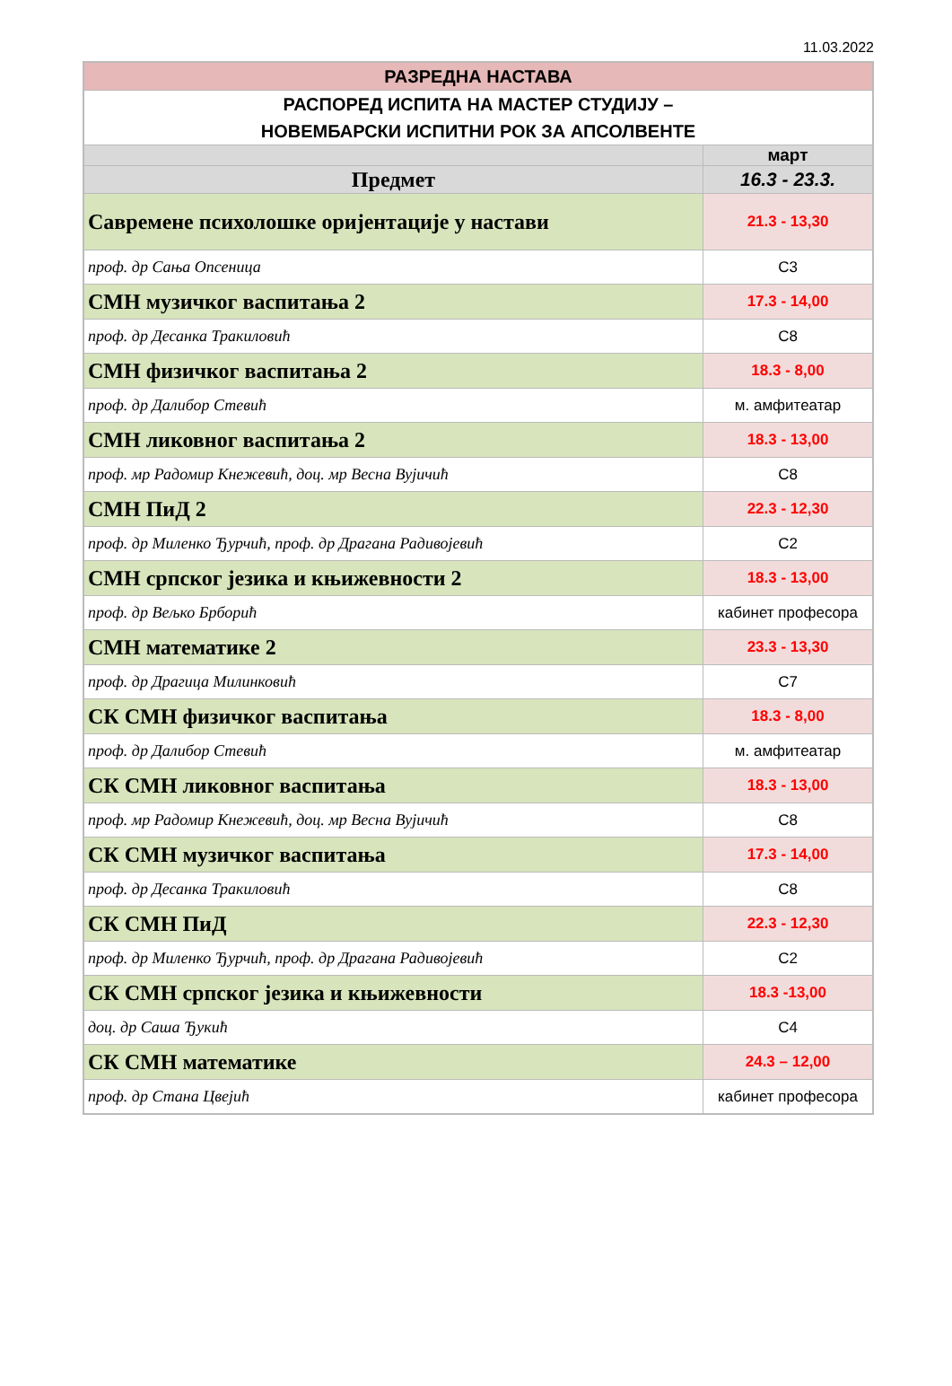11.03.2022
| РАЗРЕДНА НАСТАВА | |
| РАСПОРЕД ИСПИТА НА МАСТЕР СТУДИЈУ – НОВЕМБАРСКИ ИСПИТНИ РОК ЗА АПСОЛВЕНТЕ | |
| | март |
| Предмет | 16.3 - 23.3. |
| Савремене психолошке оријентације у настави | 21.3 - 13,30 |
| проф. др Сања Опсеница | С3 |
| СМН музичког васпитања 2 | 17.3 - 14,00 |
| проф. др Десанка Тракиловић | С8 |
| СМН физичког васпитања 2 | 18.3 - 8,00 |
| проф. др Далибор Стевић | м. амфитеатар |
| СМН ликовног васпитања 2 | 18.3 - 13,00 |
| проф. мр Радомир Кнежевић, доц. мр Весна Вујичић | С8 |
| СМН ПиД 2 | 22.3 - 12,30 |
| проф. др Миленко Ђурчић, проф. др Драгана Радивојевић | С2 |
| СМН српског језика и књижевности 2 | 18.3 - 13,00 |
| проф. др Вељко Брборић | кабинет професора |
| СМН математике 2 | 23.3 - 13,30 |
| проф. др Драгица Милинковић | С7 |
| СК СМН физичког васпитања | 18.3 - 8,00 |
| проф. др Далибор Стевић | м. амфитеатар |
| СК СМН ликовног васпитања | 18.3 - 13,00 |
| проф. мр Радомир Кнежевић, доц. мр Весна Вујичић | С8 |
| СК СМН музичког васпитања | 17.3 - 14,00 |
| проф. др Десанка Тракиловић | С8 |
| СК СМН ПиД | 22.3 - 12,30 |
| проф. др Миленко Ђурчић, проф. др Драгана Радивојевић | С2 |
| СК СМН српског језика и књижевности | 18.3 -13,00 |
| доц. др Саша Ђукић | С4 |
| СК СМН математике | 24.3 – 12,00 |
| проф. др Стана Цвејић | кабинет професора |